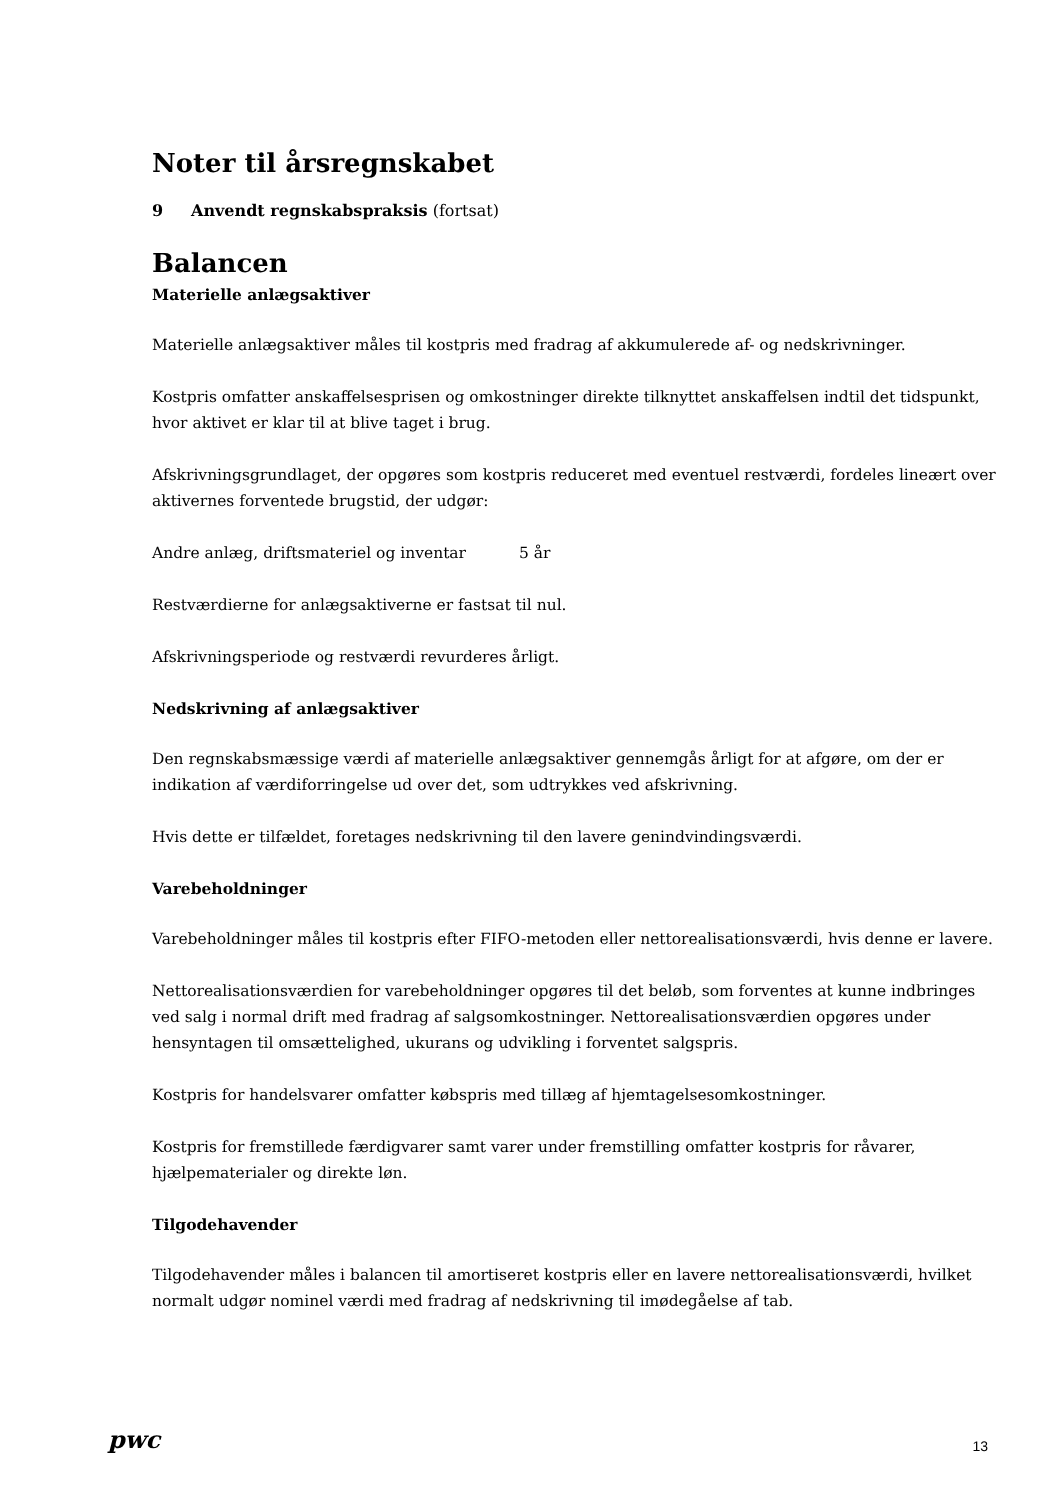Noter til årsregnskabet
9 Anvendt regnskabspraksis (fortsat)
Balancen
Materielle anlægsaktiver
Materielle anlægsaktiver måles til kostpris med fradrag af akkumulerede af- og nedskrivninger.
Kostpris omfatter anskaffelsesprisen og omkostninger direkte tilknyttet anskaffelsen indtil det tidspunkt, hvor aktivet er klar til at blive taget i brug.
Afskrivningsgrundlaget, der opgøres som kostpris reduceret med eventuel restværdi, fordeles lineært over aktivernes forventede brugstid, der udgør:
Andre anlæg, driftsmateriel og inventar 5 år
Restværdierne for anlægsaktiverne er fastsat til nul.
Afskrivningsperiode og restværdi revurderes årligt.
Nedskrivning af anlægsaktiver
Den regnskabsmæssige værdi af materielle anlægsaktiver gennemgås årligt for at afgøre, om der er indikation af værdiforringelse ud over det, som udtrykkes ved afskrivning.
Hvis dette er tilfældet, foretages nedskrivning til den lavere genindvindingsværdi.
Varebeholdninger
Varebeholdninger måles til kostpris efter FIFO-metoden eller nettorealisationsværdi, hvis denne er lavere.
Nettorealisationsværdien for varebeholdninger opgøres til det beløb, som forventes at kunne indbringes ved salg i normal drift med fradrag af salgsomkostninger. Nettorealisationsværdien opgøres under hensyntagen til omsættelighed, ukurans og udvikling i forventet salgspris.
Kostpris for handelsvarer omfatter købspris med tillæg af hjemtagelsesomkostninger.
Kostpris for fremstillede færdigvarer samt varer under fremstilling omfatter kostpris for råvarer, hjælpematerialer og direkte løn.
Tilgodehavender
Tilgodehavender måles i balancen til amortiseret kostpris eller en lavere nettorealisationsværdi, hvilket normalt udgør nominel værdi med fradrag af nedskrivning til imødegåelse af tab.
pwc
13